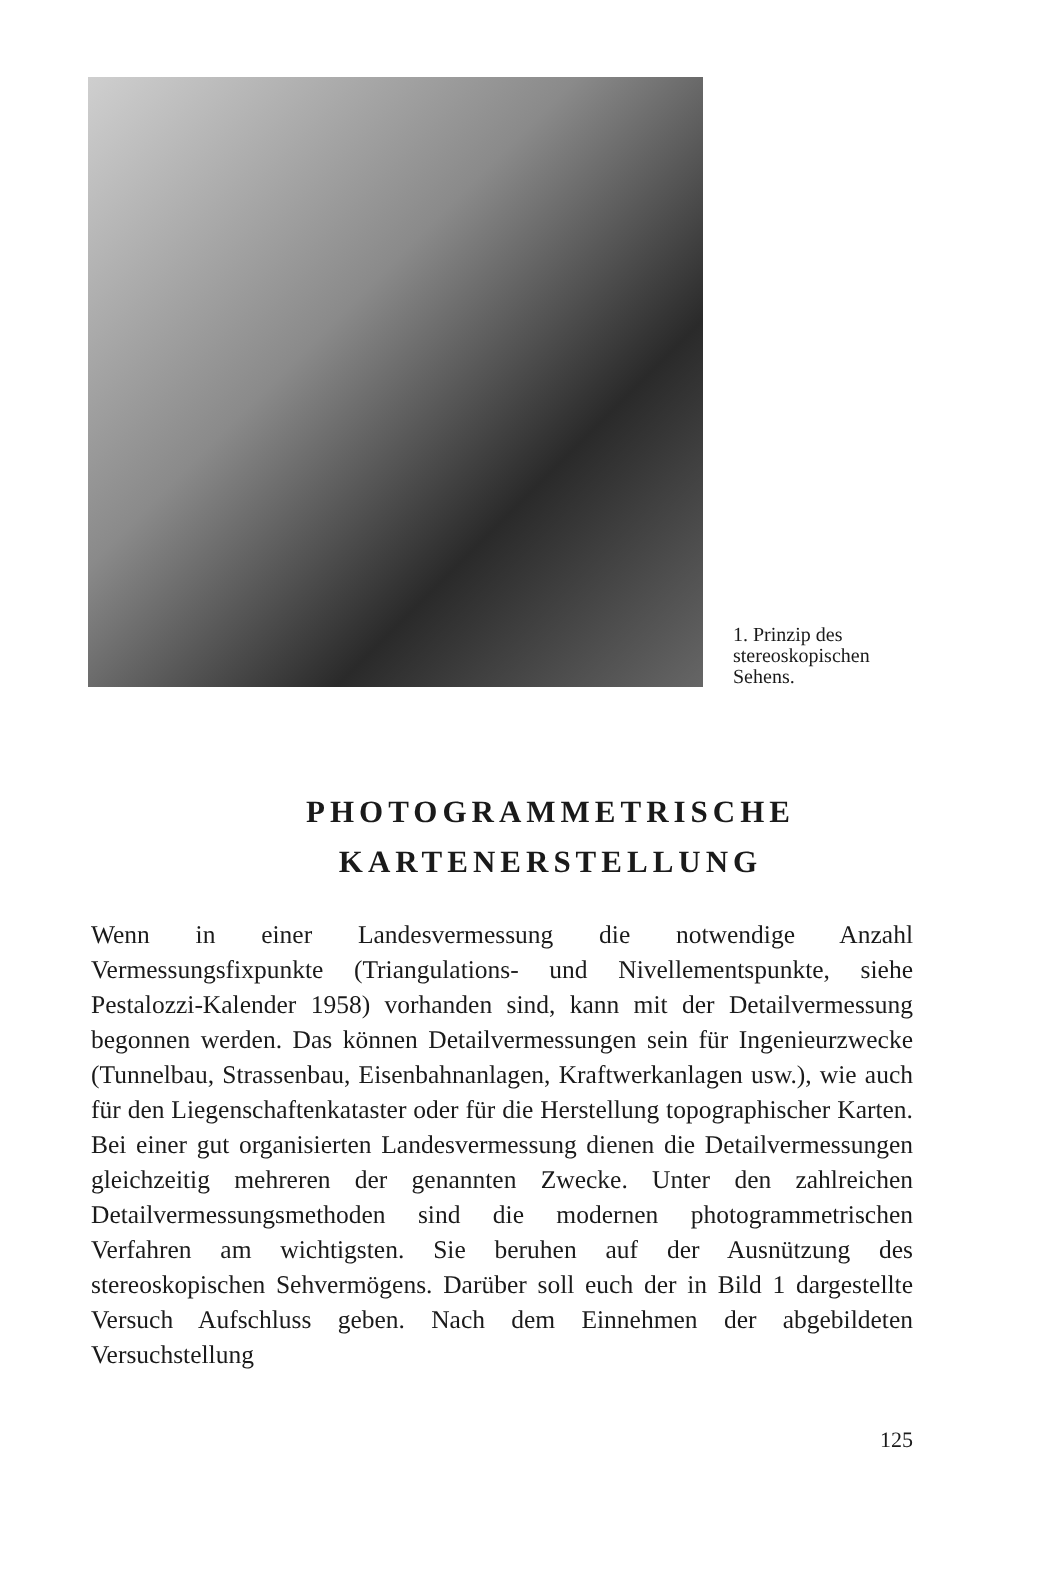1. Prinzip des stereoskopischen Sehens.
PHOTOGRAMMETRISCHE
KARTENERSTELLUNG
Wenn in einer Landesvermessung die notwendige Anzahl Vermessungsfixpunkte (Triangulations- und Nivellementspunkte, siehe Pestalozzi-Kalender 1958) vorhanden sind, kann mit der Detailvermessung begonnen werden. Das können Detailvermessungen sein für Ingenieurzwecke (Tunnelbau, Strassenbau, Eisenbahnanlagen, Kraftwerkanlagen usw.), wie auch für den Liegenschaftenkataster oder für die Herstellung topographischer Karten. Bei einer gut organisierten Landesvermessung dienen die Detailvermessungen gleichzeitig mehreren der genannten Zwecke. Unter den zahlreichen Detailvermessungsmethoden sind die modernen photogrammetrischen Verfahren am wichtigsten. Sie beruhen auf der Ausnützung des stereoskopischen Sehvermögens. Darüber soll euch der in Bild 1 dargestellte Versuch Aufschluss geben. Nach dem Einnehmen der abgebildeten Versuchstellung
125